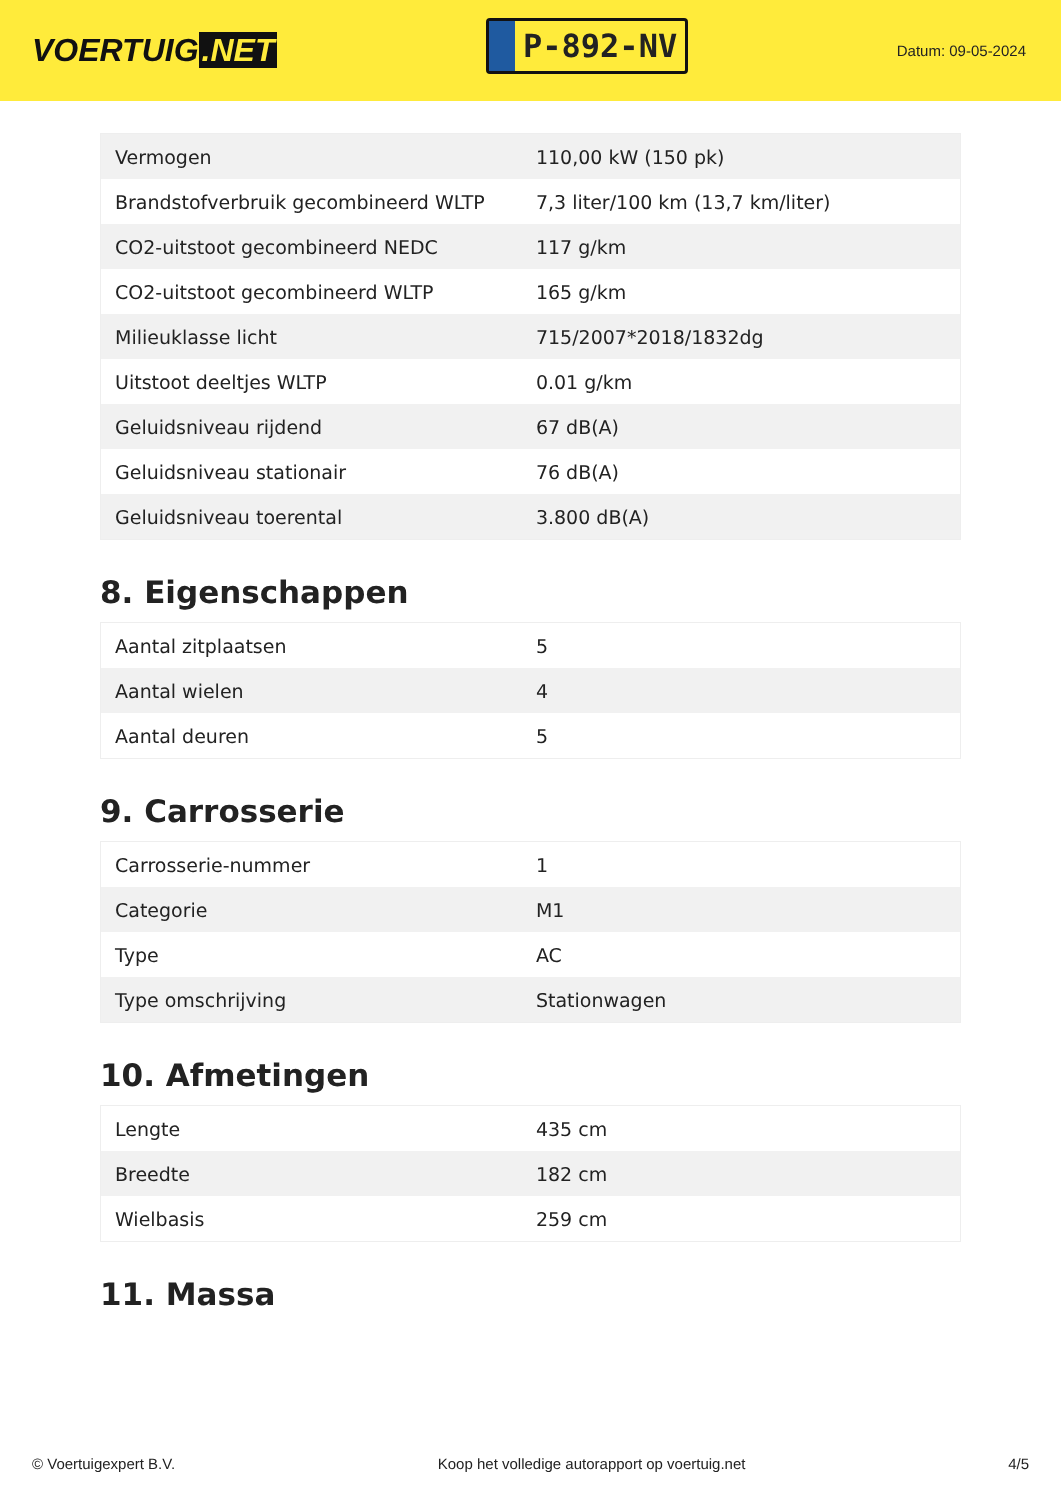VOERTUIG.NET
P-892-NV
Datum: 09-05-2024
| Vermogen | 110,00 kW (150 pk) |
| Brandstofverbruik gecombineerd WLTP | 7,3 liter/100 km (13,7 km/liter) |
| CO2-uitstoot gecombineerd NEDC | 117 g/km |
| CO2-uitstoot gecombineerd WLTP | 165 g/km |
| Milieuklasse licht | 715/2007*2018/1832dg |
| Uitstoot deeltjes WLTP | 0.01 g/km |
| Geluidsniveau rijdend | 67 dB(A) |
| Geluidsniveau stationair | 76 dB(A) |
| Geluidsniveau toerental | 3.800 dB(A) |
8. Eigenschappen
| Aantal zitplaatsen | 5 |
| Aantal wielen | 4 |
| Aantal deuren | 5 |
9. Carrosserie
| Carrosserie-nummer | 1 |
| Categorie | M1 |
| Type | AC |
| Type omschrijving | Stationwagen |
10. Afmetingen
| Lengte | 435 cm |
| Breedte | 182 cm |
| Wielbasis | 259 cm |
11. Massa
© Voertuigexpert B.V. Koop het volledige autorapport op voertuig.net 4/5